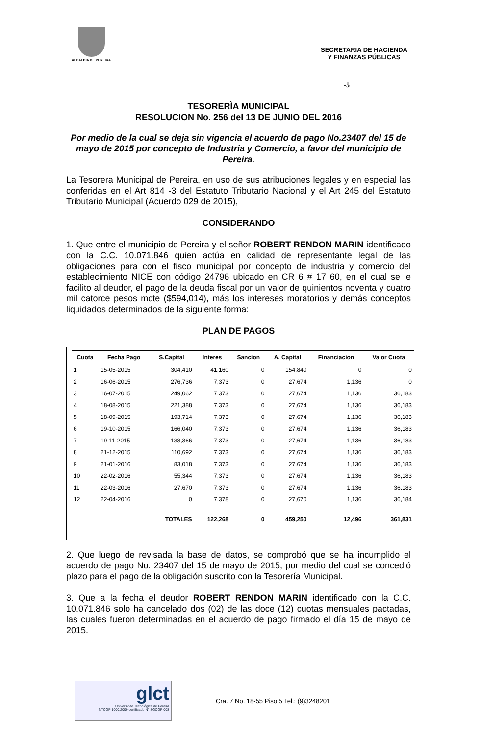ALCALDIA DE PEREIRA
SECRETARIA DE HACIENDA
Y FINANZAS PÚBLICAS
-5
TESORERÌA MUNICIPAL
RESOLUCION No. 256 del 13 DE JUNIO DEL 2016
Por medio de la cual se deja sin vigencia el acuerdo de pago No.23407 del 15 de mayo de 2015 por concepto de Industria y Comercio, a favor del municipio de Pereira.
La Tesorera Municipal de Pereira, en uso de sus atribuciones legales y en especial las conferidas en el Art 814 -3 del Estatuto Tributario Nacional y el Art 245 del Estatuto Tributario Municipal (Acuerdo 029 de 2015),
CONSIDERANDO
1. Que entre el municipio de Pereira y el señor ROBERT RENDON MARIN identificado con la C.C. 10.071.846 quien actúa en calidad de representante legal de las obligaciones para con el fisco municipal por concepto de industria y comercio del establecimiento NICE con código 24796 ubicado en CR 6 # 17 60, en el cual se le facilito al deudor, el pago de la deuda fiscal por un valor de quinientos noventa y cuatro mil catorce pesos mcte ($594,014), más los intereses moratorios y demás conceptos liquidados determinados de la siguiente forma:
PLAN DE PAGOS
| Cuota | Fecha Pago | S.Capital | Interes | Sancion | A. Capital | Financiacion | Valor Cuota |
| --- | --- | --- | --- | --- | --- | --- | --- |
| 1 | 15-05-2015 | 304,410 | 41,160 | 0 | 154,840 | 0 | 0 |
| 2 | 16-06-2015 | 276,736 | 7,373 | 0 | 27,674 | 1,136 | 0 |
| 3 | 16-07-2015 | 249,062 | 7,373 | 0 | 27,674 | 1,136 | 36,183 |
| 4 | 18-08-2015 | 221,388 | 7,373 | 0 | 27,674 | 1,136 | 36,183 |
| 5 | 18-09-2015 | 193,714 | 7,373 | 0 | 27,674 | 1,136 | 36,183 |
| 6 | 19-10-2015 | 166,040 | 7,373 | 0 | 27,674 | 1,136 | 36,183 |
| 7 | 19-11-2015 | 138,366 | 7,373 | 0 | 27,674 | 1,136 | 36,183 |
| 8 | 21-12-2015 | 110,692 | 7,373 | 0 | 27,674 | 1,136 | 36,183 |
| 9 | 21-01-2016 | 83,018 | 7,373 | 0 | 27,674 | 1,136 | 36,183 |
| 10 | 22-02-2016 | 55,344 | 7,373 | 0 | 27,674 | 1,136 | 36,183 |
| 11 | 22-03-2016 | 27,670 | 7,373 | 0 | 27,674 | 1,136 | 36,183 |
| 12 | 22-04-2016 | 0 | 7,378 | 0 | 27,670 | 1,136 | 36,184 |
| | | TOTALES | 122,268 | 0 | 459,250 | 12,496 | 361,831 |
2. Que luego de revisada la base de datos, se comprobó que se ha incumplido el acuerdo de pago No. 23407 del 15 de mayo de 2015, por medio del cual se concedió plazo para el pago de la obligación suscrito con la Tesorería Municipal.
3. Que a la fecha el deudor ROBERT RENDON MARIN identificado con la C.C. 10.071.846 solo ha cancelado dos (02) de las doce (12) cuotas mensuales pactadas, las cuales fueron determinadas en el acuerdo de pago firmado el día 15 de mayo de 2015.
glct
Universidad Tecnológica de Pereira
NTCGP 1000:2009 certificado N° SGCGP 008
Cra. 7 No. 18-55 Piso 5 Tel.: (9)3248201